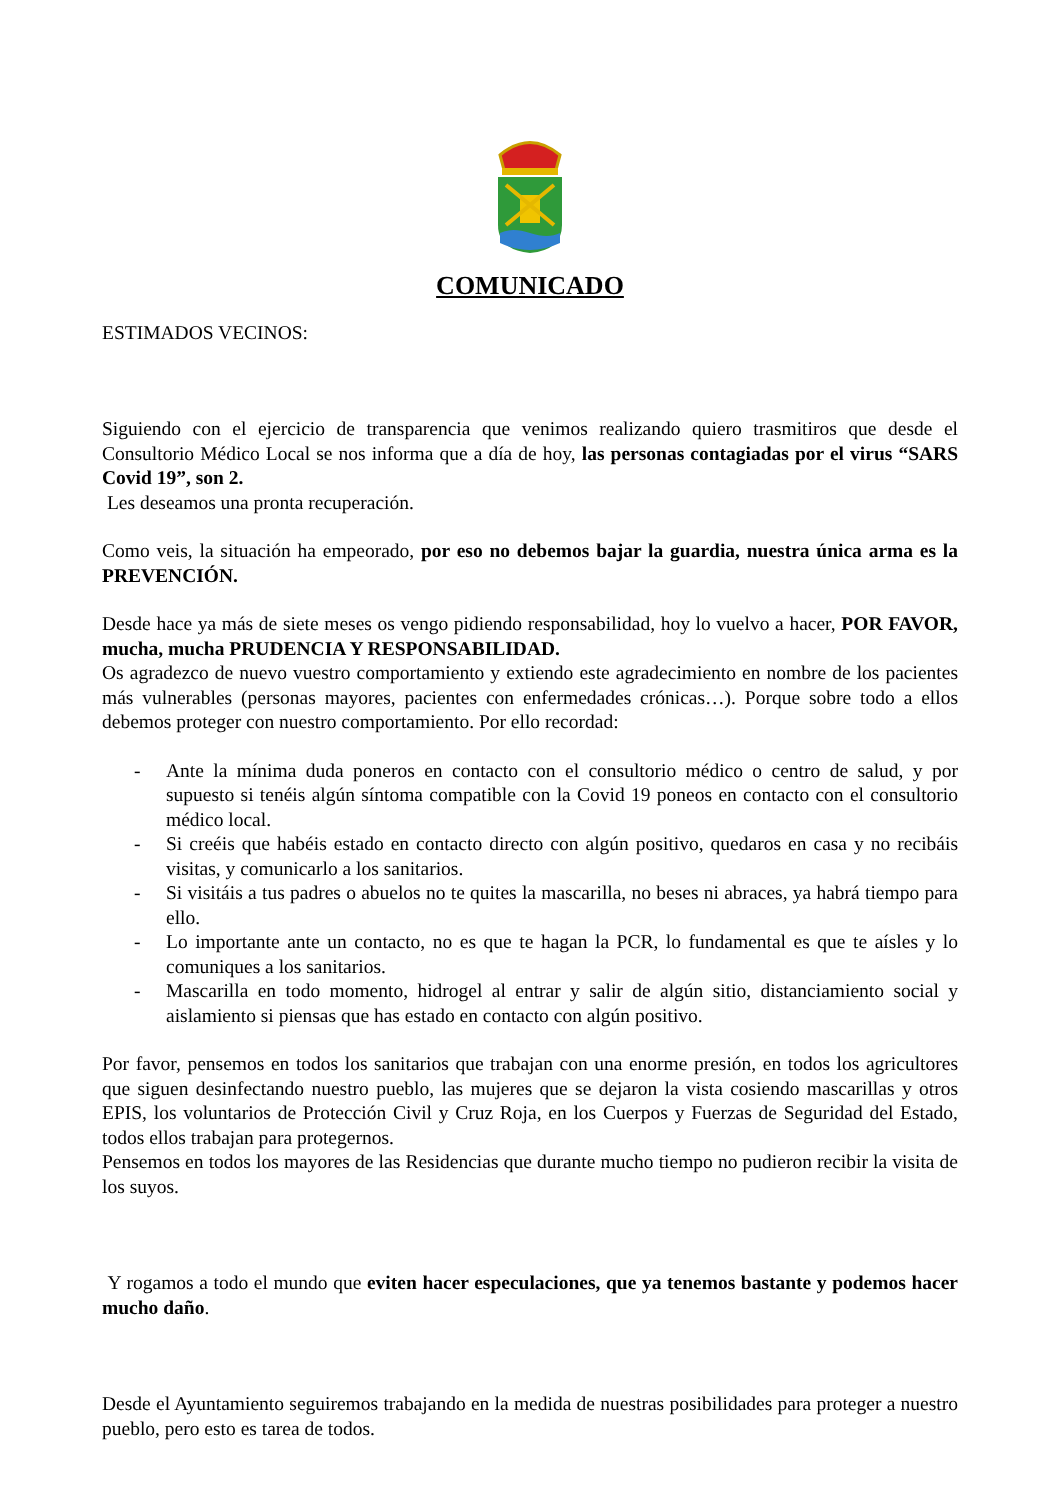COMUNICADO
ESTIMADOS VECINOS:
Siguiendo con el ejercicio de transparencia que venimos realizando quiero trasmitiros que desde el Consultorio Médico Local se nos informa que a día de hoy, las personas contagiadas por el virus “SARS Covid 19”, son 2.
Les deseamos una pronta recuperación.
Como veis, la situación ha empeorado, por eso no debemos bajar la guardia, nuestra única arma es la PREVENCIÓN.
Desde hace ya más de siete meses os vengo pidiendo responsabilidad, hoy lo vuelvo a hacer, POR FAVOR, mucha, mucha PRUDENCIA Y RESPONSABILIDAD.
Os agradezco de nuevo vuestro comportamiento y extiendo este agradecimiento en nombre de los pacientes más vulnerables (personas mayores, pacientes con enfermedades crónicas…). Porque sobre todo a ellos debemos proteger con nuestro comportamiento. Por ello recordad:
- Ante la mínima duda poneros en contacto con el consultorio médico o centro de salud, y por supuesto si tenéis algún síntoma compatible con la Covid 19 poneos en contacto con el consultorio médico local.
- Si creéis que habéis estado en contacto directo con algún positivo, quedaros en casa y no recibáis visitas, y comunicarlo a los sanitarios.
- Si visitáis a tus padres o abuelos no te quites la mascarilla, no beses ni abraces, ya habrá tiempo para ello.
- Lo importante ante un contacto, no es que te hagan la PCR, lo fundamental es que te aísles y lo comuniques a los sanitarios.
- Mascarilla en todo momento, hidrogel al entrar y salir de algún sitio, distanciamiento social y aislamiento si piensas que has estado en contacto con algún positivo.
Por favor, pensemos en todos los sanitarios que trabajan con una enorme presión, en todos los agricultores que siguen desinfectando nuestro pueblo, las mujeres que se dejaron la vista cosiendo mascarillas y otros EPIS, los voluntarios de Protección Civil y Cruz Roja, en los Cuerpos y Fuerzas de Seguridad del Estado, todos ellos trabajan para protegernos.
Pensemos en todos los mayores de las Residencias que durante mucho tiempo no pudieron recibir la visita de los suyos.
Y rogamos a todo el mundo que eviten hacer especulaciones, que ya tenemos bastante y podemos hacer mucho daño.
Desde el Ayuntamiento seguiremos trabajando en la medida de nuestras posibilidades para proteger a nuestro pueblo, pero esto es tarea de todos.